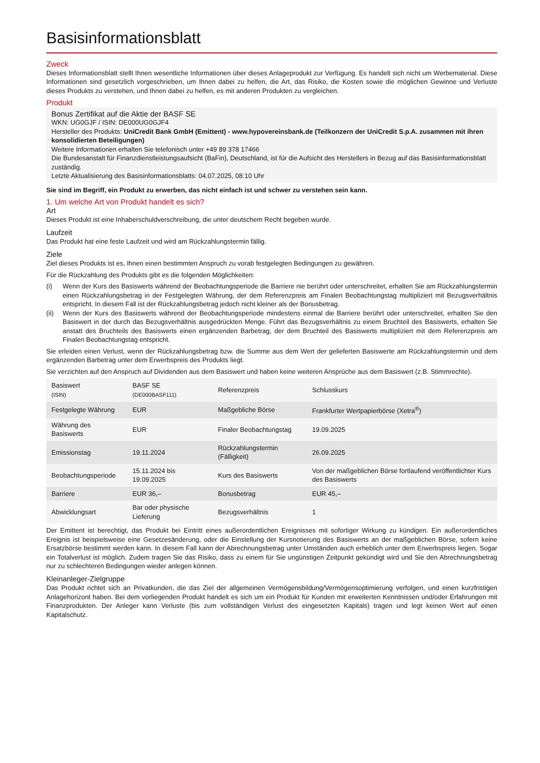Basisinformationsblatt
Zweck
Dieses Informationsblatt stellt Ihnen wesentliche Informationen über dieses Anlageprodukt zur Verfügung. Es handelt sich nicht um Werbematerial. Diese Informationen sind gesetzlich vorgeschrieben, um Ihnen dabei zu helfen, die Art, das Risiko, die Kosten sowie die möglichen Gewinne und Verluste dieses Produkts zu verstehen, und Ihnen dabei zu helfen, es mit anderen Produkten zu vergleichen.
Produkt
Bonus Zertifikat auf die Aktie der BASF SE
WKN: UG0GJF / ISIN: DE000UG0GJF4
Hersteller des Produkts: UniCredit Bank GmbH (Emittent) - www.hypovereinsbank.de (Teilkonzern der UniCredit S.p.A. zusammen mit ihren konsolidierten Beteiligungen)
Weitere Informationen erhalten Sie telefonisch unter +49 89 378 17466
Die Bundesanstalt für Finanzdienstleistungsaufsicht (BaFin), Deutschland, ist für die Aufsicht des Herstellers in Bezug auf das Basisinformationsblatt zuständig.
Letzte Aktualisierung des Basisinformationsblatts: 04.07.2025, 08:10 Uhr
Sie sind im Begriff, ein Produkt zu erwerben, das nicht einfach ist und schwer zu verstehen sein kann.
1. Um welche Art von Produkt handelt es sich?
Art
Dieses Produkt ist eine Inhaberschuldverschreibung, die unter deutschem Recht begeben wurde.
Laufzeit
Das Produkt hat eine feste Laufzeit und wird am Rückzahlungstermin fällig.
Ziele
Ziel dieses Produkts ist es, Ihnen einen bestimmten Anspruch zu vorab festgelegten Bedingungen zu gewähren.
Für die Rückzahlung des Produkts gibt es die folgenden Möglichkeiten:
(i) Wenn der Kurs des Basiswerts während der Beobachtungsperiode die Barriere nie berührt oder unterschreitet, erhalten Sie am Rückzahlungstermin einen Rückzahlungsbetrag in der Festgelegten Währung, der dem Referenzpreis am Finalen Beobachtungstag multipliziert mit Bezugsverhältnis entspricht. In diesem Fall ist der Rückzahlungsbetrag jedoch nicht kleiner als der Bonusbetrag.
(ii) Wenn der Kurs des Basiswerts während der Beobachtungsperiode mindestens einmal die Barriere berührt oder unterschreitet, erhalten Sie den Basiswert in der durch das Bezugsverhältnis ausgedrückten Menge. Führt das Bezugsverhältnis zu einem Bruchteil des Basiswerts, erhalten Sie anstatt des Bruchteils des Basiswerts einen ergänzenden Barbetrag, der dem Bruchteil des Basiswerts multipliziert mit dem Referenzpreis am Finalen Beobachtungstag entspricht.
Sie erleiden einen Verlust, wenn der Rückzahlungsbetrag bzw. die Summe aus dem Wert der gelieferten Basiswerte am Rückzahlungstermin und dem ergänzenden Barbetrag unter dem Erwerbspreis des Produkts liegt.
Sie verzichten auf den Anspruch auf Dividenden aus dem Basiswert und haben keine weiteren Ansprüche aus dem Basiswert (z.B. Stimmrechte).
| Basiswert (ISIN) | BASF SE (DE000BASF111) | Referenzpreis | Schlusskurs |
| Festgelegte Währung | EUR | Maßgebliche Börse | Frankfurter Wertpapierbörse (Xetra<sup>®</sup>) |
| Währung des Basiswerts | EUR | Finaler Beobachtungstag | 19.09.2025 |
| Emissionstag | 19.11.2024 | Rückzahlungstermin (Fälligkeit) | 26.09.2025 |
| Beobachtungsperiode | 15.11.2024 bis 19.09.2025 | Kurs des Basiswerts | Von der maßgeblichen Börse fortlaufend veröffentlichter Kurs des Basiswerts |
| Barriere | EUR 36,– | Bonusbetrag | EUR 45,– |
| Abwicklungsart | Bar oder physische Lieferung | Bezugsverhältnis | 1 |
Der Emittent ist berechtigt, das Produkt bei Eintritt eines außerordentlichen Ereignisses mit sofortiger Wirkung zu kündigen. Ein außerordentliches Ereignis ist beispielsweise eine Gesetzesänderung, oder die Einstellung der Kursnotierung des Basiswerts an der maßgeblichen Börse, sofern keine Ersatzbörse bestimmt werden kann. In diesem Fall kann der Abrechnungsbetrag unter Umständen auch erheblich unter dem Erwerbspreis liegen. Sogar ein Totalverlust ist möglich. Zudem tragen Sie das Risiko, dass zu einem für Sie ungünstigen Zeitpunkt gekündigt wird und Sie den Abrechnungsbetrag nur zu schlechteren Bedingungen wieder anlegen können.
Kleinanleger-Zielgruppe
Das Produkt richtet sich an Privatkunden, die das Ziel der allgemeinen Vermögensbildung/Vermögensoptimierung verfolgen, und einen kurzfristigen Anlagehorizont haben. Bei dem vorliegenden Produkt handelt es sich um ein Produkt für Kunden mit erweiterten Kenntnissen und/oder Erfahrungen mit Finanzprodukten. Der Anleger kann Verluste (bis zum vollständigen Verlust des eingesetzten Kapitals) tragen und legt keinen Wert auf einen Kapitalschutz.